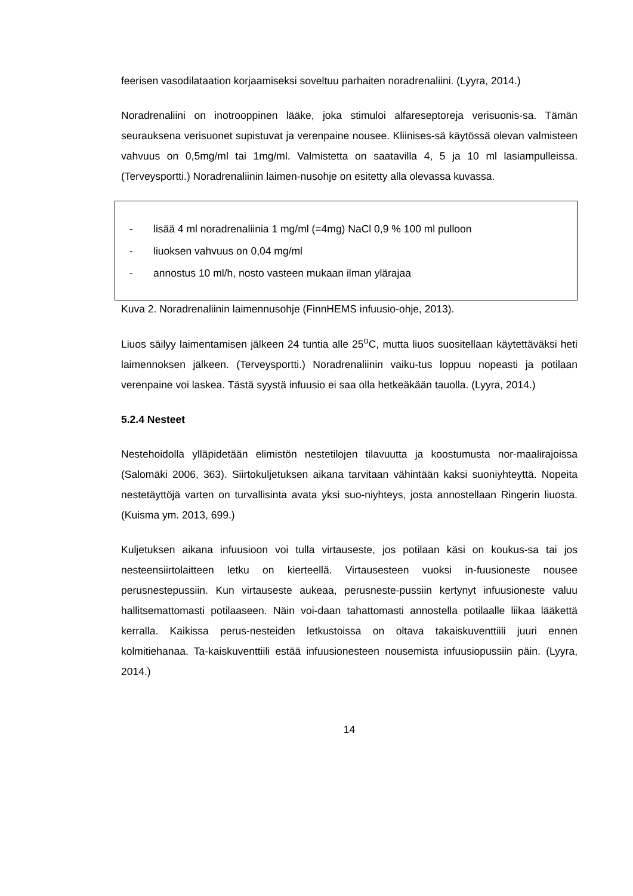feerisen vasodilataation korjaamiseksi soveltuu parhaiten noradrenaliini. (Lyyra, 2014.)
Noradrenaliini on inotrooppinen lääke, joka stimuloi alfareseptoreja verisuonis-sa. Tämän seurauksena verisuonet supistuvat ja verenpaine nousee. Kliinises-sä käytössä olevan valmisteen vahvuus on 0,5mg/ml tai 1mg/ml. Valmistetta on saatavilla 4, 5 ja 10 ml lasiampulleissa. (Terveysportti.) Noradrenaliinin laimen-nusohje on esitetty alla olevassa kuvassa.
- lisää 4 ml noradrenaliinia 1 mg/ml (=4mg) NaCl 0,9 % 100 ml pulloon
- liuoksen vahvuus on 0,04 mg/ml
- annostus 10 ml/h, nosto vasteen mukaan ilman ylärajaa
Kuva 2. Noradrenaliinin laimennusohje (FinnHEMS infuusio-ohje, 2013).
Liuos säilyy laimentamisen jälkeen 24 tuntia alle 25<sup>o</sup>C, mutta liuos suositellaan käytettäväksi heti laimennoksen jälkeen. (Terveysportti.) Noradrenaliinin vaiku-tus loppuu nopeasti ja potilaan verenpaine voi laskea. Tästä syystä infuusio ei saa olla hetkeäkään tauolla. (Lyyra, 2014.)
5.2.4 Nesteet
Nestehoidolla ylläpidetään elimistön nestetilojen tilavuutta ja koostumusta nor-maalirajoissa (Salomäki 2006, 363). Siirtokuljetuksen aikana tarvitaan vähintään kaksi suoniyhteyttä. Nopeita nestetäyttöjä varten on turvallisinta avata yksi suo-niyhteys, josta annostellaan Ringerin liuosta. (Kuisma ym. 2013, 699.)
Kuljetuksen aikana infuusioon voi tulla virtauseste, jos potilaan käsi on koukus-sa tai jos nesteensiirtolaitteen letku on kierteellä. Virtausesteen vuoksi in-fuusioneste nousee perusnestepussiin. Kun virtauseste aukeaa, perusneste-pussiin kertynyt infuusioneste valuu hallitsemattomasti potilaaseen. Näin voi-daan tahattomasti annostella potilaalle liikaa lääkettä kerralla. Kaikissa perus-nesteiden letkustoissa on oltava takaiskuventtiili juuri ennen kolmitiehanaa. Ta-kaiskuventtiili estää infuusionesteen nousemista infuusiopussiin päin. (Lyyra, 2014.)
14